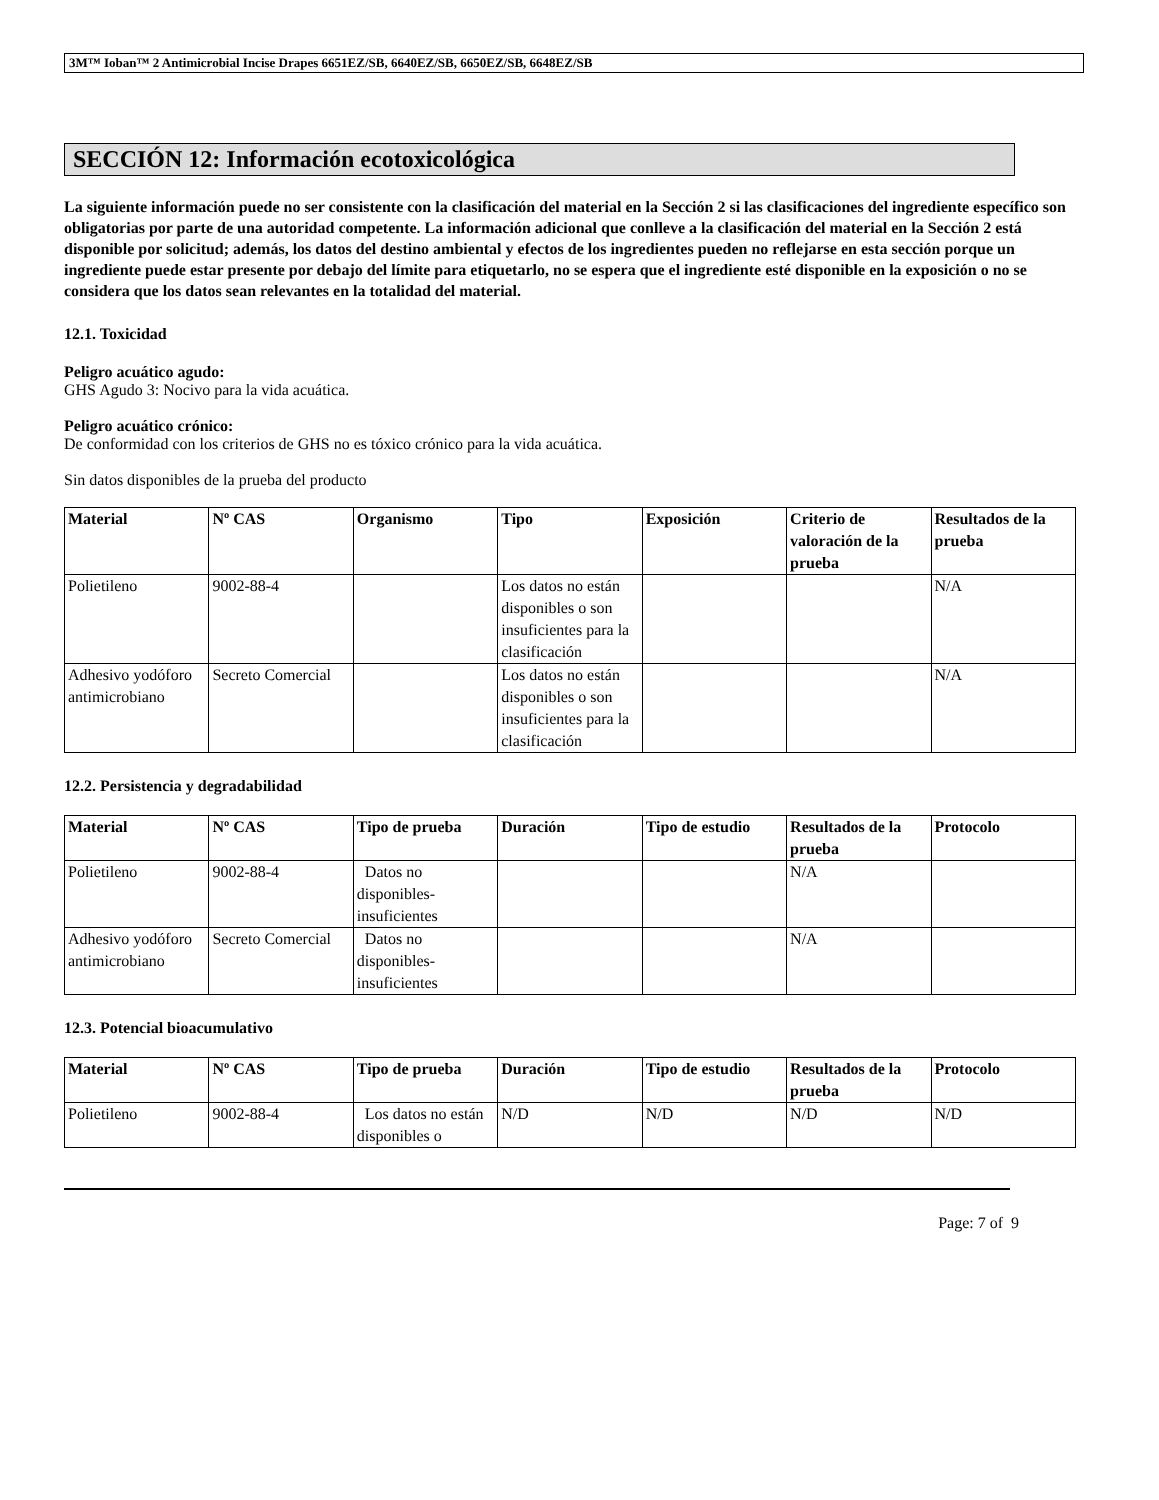3M™ Ioban™ 2 Antimicrobial Incise Drapes 6651EZ/SB, 6640EZ/SB, 6650EZ/SB, 6648EZ/SB
SECCIÓN 12: Información ecotoxicológica
La siguiente información puede no ser consistente con la clasificación del material en la Sección 2 si las clasificaciones del ingrediente específico son obligatorias por parte de una autoridad competente. La información adicional que conlleve a la clasificación del material en la Sección 2 está disponible por solicitud; además, los datos del destino ambiental y efectos de los ingredientes pueden no reflejarse en esta sección porque un ingrediente puede estar presente por debajo del límite para etiquetarlo, no se espera que el ingrediente esté disponible en la exposición o no se considera que los datos sean relevantes en la totalidad del material.
12.1. Toxicidad
Peligro acuático agudo:
GHS Agudo 3: Nocivo para la vida acuática.
Peligro acuático crónico:
De conformidad con los criterios de GHS no es tóxico crónico para la vida acuática.
Sin datos disponibles de la prueba del producto
| Material | Nº CAS | Organismo | Tipo | Exposición | Criterio de valoración de la prueba | Resultados de la prueba |
| --- | --- | --- | --- | --- | --- | --- |
| Polietileno | 9002-88-4 | | Los datos no están disponibles o son insuficientes para la clasificación | | | N/A |
| Adhesivo yodóforo antimicrobiano | Secreto Comercial | | Los datos no están disponibles o son insuficientes para la clasificación | | | N/A |
12.2. Persistencia y degradabilidad
| Material | Nº CAS | Tipo de prueba | Duración | Tipo de estudio | Resultados de la prueba | Protocolo |
| --- | --- | --- | --- | --- | --- | --- |
| Polietileno | 9002-88-4 | Datos no disponibles-insuficientes | | | N/A | |
| Adhesivo yodóforo antimicrobiano | Secreto Comercial | Datos no disponibles-insuficientes | | | N/A | |
12.3. Potencial bioacumulativo
| Material | Nº CAS | Tipo de prueba | Duración | Tipo de estudio | Resultados de la prueba | Protocolo |
| --- | --- | --- | --- | --- | --- | --- |
| Polietileno | 9002-88-4 | Los datos no están disponibles o | N/D | N/D | N/D | N/D |
Page: 7 of 9